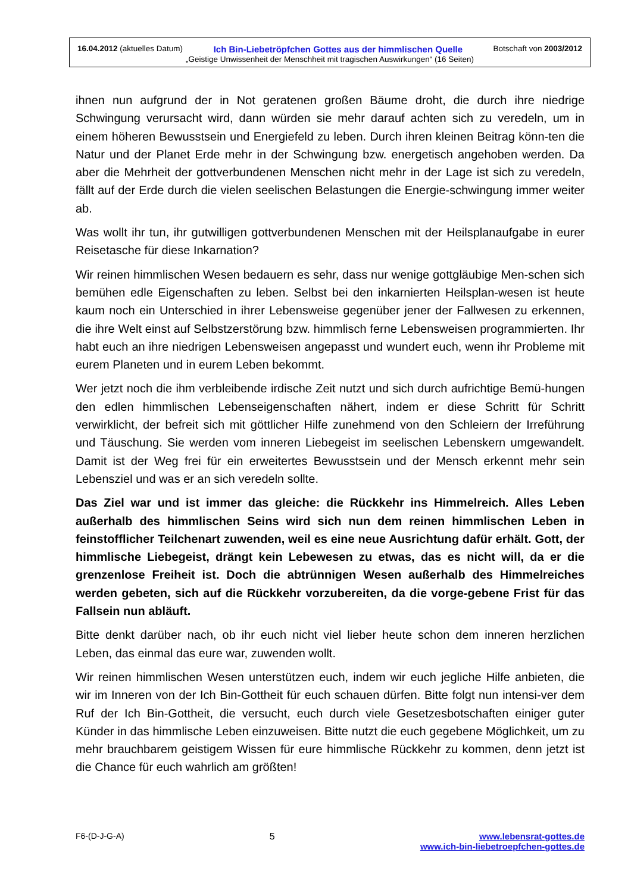16.04.2012 (aktuelles Datum) Ich Bin-Liebetröpfchen Gottes aus der himmlischen Quelle Botschaft von 2003/2012
„Geistige Unwissenheit der Menschheit mit tragischen Auswirkungen“ (16 Seiten)
ihnen nun aufgrund der in Not geratenen großen Bäume droht, die durch ihre niedrige Schwingung verursacht wird, dann würden sie mehr darauf achten sich zu veredeln, um in einem höheren Bewusstsein und Energiefeld zu leben. Durch ihren kleinen Beitrag könn-ten die Natur und der Planet Erde mehr in der Schwingung bzw. energetisch angehoben werden. Da aber die Mehrheit der gottverbundenen Menschen nicht mehr in der Lage ist sich zu veredeln, fällt auf der Erde durch die vielen seelischen Belastungen die Energie-schwingung immer weiter ab.
Was wollt ihr tun, ihr gutwilligen gottverbundenen Menschen mit der Heilsplanaufgabe in eurer Reisetasche für diese Inkarnation?
Wir reinen himmlischen Wesen bedauern es sehr, dass nur wenige gottgläubige Men-schen sich bemühen edle Eigenschaften zu leben. Selbst bei den inkarnierten Heilsplan-wesen ist heute kaum noch ein Unterschied in ihrer Lebensweise gegenüber jener der Fallwesen zu erkennen, die ihre Welt einst auf Selbstzerstörung bzw. himmlisch ferne Lebensweisen programmierten. Ihr habt euch an ihre niedrigen Lebensweisen angepasst und wundert euch, wenn ihr Probleme mit eurem Planeten und in eurem Leben bekommt.
Wer jetzt noch die ihm verbleibende irdische Zeit nutzt und sich durch aufrichtige Bemü-hungen den edlen himmlischen Lebenseigenschaften nähert, indem er diese Schritt für Schritt verwirklicht, der befreit sich mit göttlicher Hilfe zunehmend von den Schleiern der Irreführung und Täuschung. Sie werden vom inneren Liebegeist im seelischen Lebenskern umgewandelt. Damit ist der Weg frei für ein erweitertes Bewusstsein und der Mensch erkennt mehr sein Lebensziel und was er an sich veredeln sollte.
Das Ziel war und ist immer das gleiche: die Rückkehr ins Himmelreich. Alles Leben außerhalb des himmlischen Seins wird sich nun dem reinen himmlischen Leben in feinstofflicher Teilchenart zuwenden, weil es eine neue Ausrichtung dafür erhält. Gott, der himmlische Liebegeist, drängt kein Lebewesen zu etwas, das es nicht will, da er die grenzenlose Freiheit ist. Doch die abtrünnigen Wesen außerhalb des Himmelreiches werden gebeten, sich auf die Rückkehr vorzubereiten, da die vorge-gebene Frist für das Fallsein nun abläuft.
Bitte denkt darüber nach, ob ihr euch nicht viel lieber heute schon dem inneren herzlichen Leben, das einmal das eure war, zuwenden wollt.
Wir reinen himmlischen Wesen unterstützen euch, indem wir euch jegliche Hilfe anbieten, die wir im Inneren von der Ich Bin-Gottheit für euch schauen dürfen. Bitte folgt nun intensi-ver dem Ruf der Ich Bin-Gottheit, die versucht, euch durch viele Gesetzesbotschaften einiger guter Künder in das himmlische Leben einzuweisen. Bitte nutzt die euch gegebene Möglichkeit, um zu mehr brauchbarem geistigem Wissen für eure himmlische Rückkehr zu kommen, denn jetzt ist die Chance für euch wahrlich am größten!
F6-(D-J-G-A) 5 www.lebensrat-gottes.de
www.ich-bin-liebetroepfchen-gottes.de